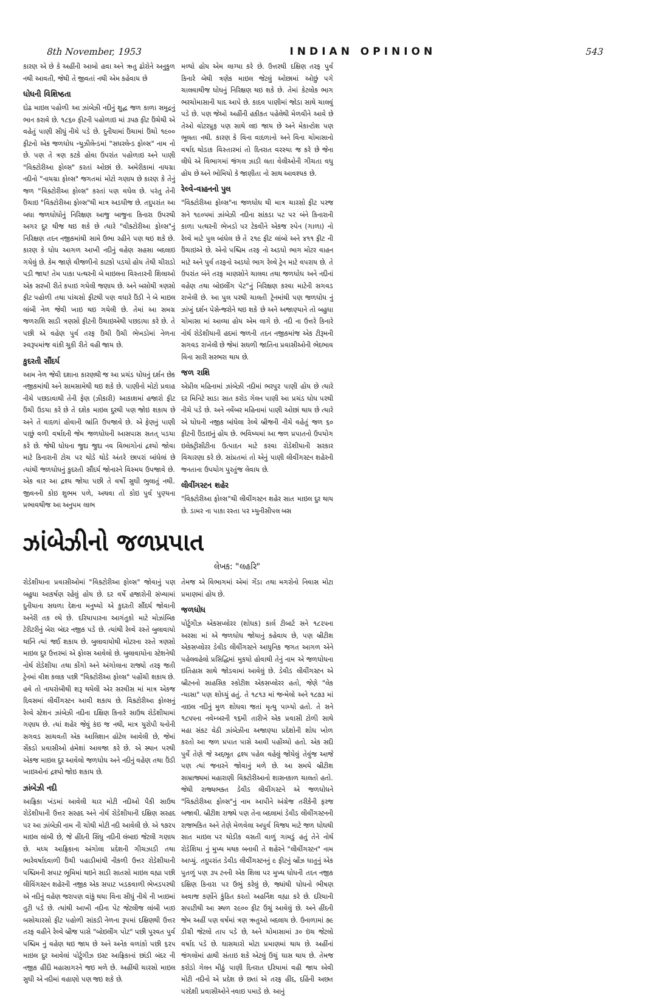8th November, 1953 INDIAN OPINION 543
ઝાંબેઝીનો જળપ્રપાત
લેખક: "લહરિ"
રોડેશીયાના પ્રવાસીઓમાં "વિક્ટોરીઆ ફોલ્સ" જોવાનું પણ બહુધા આકર્ષણ રહેલું હોય છે. દર વર્ષે હજારોની સંખ્યામાં દુનીયાના સઘળા દેશના મનુષ્યો એ કુદરતી સૌંદર્ય જોવાની અનેરી તક લ્યે છે. દરિયાપારના આગંતુકો માટે મોઝાંબિક ટેરીટરીનું બેરા બંદર નજીક પડે છે. ત્યાંથી રેલ્વે રસ્તે બુલાવાયો થઈને ત્યાં જઈ શકાય છે. બુલાવાયોથી મોટરના રસ્તે ત્રણસો માઇલ દુર ઉત્તરમાં એ ફોલ્સ આવેલો છે. બુલાવાયોના સ્ટેશનેથી નોર્થ રોડેશીયા તથા કોંગો અને અંગોલાના રાજ્યો તરફ જતી ટ્રેનમાં વીશ કલાક પછી "વિક્ટોરીઆ ફોલ્સ" પહોંચી શકાય છે. હવે તો નાયરોબીથી શરૂ થયેલી એર સરવીસ માં માત્ર એકજ દિવસમાં લીવીંગસ્ટન આવી શકાય છે. વિક્ટોરીઆ ફોલ્સનું રેલ્વે સ્ટેશન ઝાંબેઝી નદીના દક્ષિણ કિનારે સાઉથ રોડેશીયામાં ગણાય છે. ત્યાં શહેર જેવું કંઇ જ નથી, માત્ર યુરોપી યનોની સગવડ સાચવતી એક આલિશાન હોટેલ આવેલી છે, જેમાં સેંકડો પ્રવાસીઓ હંમેશાં આવજા કરે છે. એ સ્થાન પરથી એકજ માઇલ દુર આવેલો જળધોધ અને નદીનું વહેણ તથા ઉંડી ખાઇઓનાં દ્રશ્યો જોઇ શકાય છે.
ઝાંબેઝી નદી
આફ્રિકા ખંડમાં આવેલી ચાર મોટી નદીઓ પૈકી સાઉથ રોડેશીયાની ઉત્તર સરહદ અને નોર્થ રોડેશીયાની દક્ષિણ સરહદ પર આ ઝાંબેઝી નામ ની ચોથી મોટી નદી આવેલી છે. એ ૧૭૨૫ માઇલ લાંબી છે, જે હીંદની સિંધુ નદીની લંબાઇ જેટલી ગણાય છે. મધ્ય આફ્રિકાના અંગોલા પ્રદેશની ગીચઝાડી તથા ભારેવર્ષાદવાળી ઉંચી પહાડીમાંથી નીકળી ઉત્તર રોડેશીયાની પશ્ચિમની સપાટ ભૂમિમાં થઇને સાડી સાતસો માઇલ વહ્યા પછી લીવિંગસ્ટન શહેરની નજીક એક સપાટ ખડકવાળી ભેખડપરથી એ નદીનું વહેણ જરાપણ વાંકું થયા વિના સીધું નીચે ની ખાઇમાં તુટી પડે છે. ત્યાંથી આખી નદીના પેટ જેટલીજ લાંબી ખાઇ બસોચારસો ફીટ પહોળી સાંકડી નેળના રૂપમાં દક્ષિણથી ઉત્તર તરફ વહીને રેલ્વે બ્રીજ પાસે "બોઇલીંગ પોટ" પછી પુરવત પુર્વ પશ્ચિમ નું વહેણ થઇ જાય છે અને અનેક વળાંકો પછી ૬૨૫ માઇલ દુર આવેલાં પોર્ટુગીઝ ઇસ્ટ આફ્રિકાનાં છાંડી બંદર ની નજીક હીંદી મહાસાગરને જઇ મળે છે. અહીંથી ચારસો માઇલ સુધી એ નદીમાં વહાણો પણ જઇ શકે છે.
તેમજ એ વિભાગમાં એમાં ગેંડા તથા મગરોનો નિવાસ મોટા પ્રમાણમાં હોય છે.
જળધોધ
પોર્ટુગીઝ એકસપ્લોરર (શોધક) કાર્લ ટીબાર્ટ સને ૧૮૨૫ના અરસા માં એ જળધોધ જોયાનું કહેવાય છે, પણ બ્રીટીશ એકસપ્લોરર ડેવીડ લીવીંગસ્ટને આધુનિક જગત આગળ એને પહેલવહેલો પ્રસિદ્ધિમાં મુકયો હોવાથી તેનું નામ એ જળધોધના ઇતિહાસ સાથે જોડવામાં આવેલું છે. ડેવીડ લીવીંગસ્ટન એ બ્રીટનનો સાહસિક સ્કોટીશ એકસપ્લોરર હતો, જેણે "લેક ન્યાસા" પણ શોધ્યું હતું. તે ૧૮૧૩ માં જન્મેલો અને ૧૮૭૩ માં નાઇલ નદીનું મુળ શોધવા જતાં મૃત્યુ પામ્યો હતો. તે સને ૧૮૫૫ના નવેમ્બરની ૧૬મી તારીખે એક પ્રવાસી ટોળી સાથે મહા સંકટ વેઠી ઝાંબેઝીના અજાણ્યા પ્રદેશોની શોધ ખોળ કરતો આ જળ પ્રપાત પાસે આવી પહોંચ્યો હતો. એક સદી પુર્વે તેણે જે અદ્દભૂત દ્રશ્ય પહેલ વહેલું જોયેલું તેવુંજ આજે પણ ત્યાં જનારને જોવાનું મળે છે. આ સમયે બ્રીટીશ સામ્રાજ્યમાં મહારાણી વિક્ટોરીઆનો શાસનકાળ ચાલતો હતો. જેથી રાજ્યભક્ત ડેવીડ લીવીંગસ્ટને એ જળધોધને "વિક્ટોરીઆ ફોલ્સ"નું નામ આપીને અંગ્રેજ તરીકેની ફરજ બજાવી. બ્રીટીશ રાજ્યે પણ તેના બદલામાં ડેવીડ લીવીંગસ્ટનની રાજભકિત અને તેણે મેળવેલા અપુર્વ વિજય માટે જળ ધોધથી સાત માઇલ પર થોડીક વસતી વાળું ગામડું હતું તેને નોર્થ રોડેશિયા નું મુખ્ય મથક બનાવી તે શહેરને "લીવીંગસ્ટન" નામ આપ્યું. તદુપરાંત ડેવીડ લીવીંગસ્ટનનું ૯ ફીટનું બ્રોંઝ ધાતુનું એક પુતળું પણ ૩૫ ટનની એક શિલા પર મુખ્ય ધોધની તદન નજીક દક્ષિણ કિનારા પર ઉભું કરેલું છે, જ્યાંથી ધોધનો ભીષણ અવાજ કર્ણોને કુંઠિત કરતો અહર્નિશ વહ્યા કરે છે. દરિયાની સપાટીથી આ સ્થળ ૨૯૦૦ ફીટ ઉચું આવેલું છે. અને હીંદની જેમ અહીં પણ વર્ષમાં ત્રણ ઋતુઓ બદલાય છે. ઉનાળામાં ૭૯ ડીગ્રી જેટલો તાપ પડે છે, અને ચોમાસામાં ૩૦ ઇંચ જેટલો વર્ષાદ પડે છે. ઘાસચારો મોટા પ્રમાણમાં થાય છે. અહીંનાં જંગલોમાં હાથી સંતાઇ શકે એટલું ઉચું ઘાસ થાય છે. તેમજ કરોડો ગેલન મીઠું પાણી દિનરાત દરિયામાં વહી જાય એવી મોટી નદીનો એ પ્રદેશ છે છતાં એ તરફ હીંદ, દહિંની અછત પરદેશી પ્રવાસીઓને નવાઇ પમાડે છે. આનું
કારણ એ છે કે અહીંની આબો હવા અને ઋતુ ઢોરોને અનુકુળ નથી આવતી, જેથી તે જીવતાં નથી એમ કહેવાય છે
ધોધની વિશિષ્ઠતા
દોઢ માઇલ પહોળી આ ઝાંબેઝી નદીનું શુદ્ધ જળ કાળા સમુદ્રનું ભાન કરાવે છે. ૧૮૬૦ ફીટની પહોળાઇ માં ૩૫૭ ફીટ ઉંચેથી એ વહેતું પાણી સીધું નીચે પડે છે. દુનીયામાં ઉંચામાં ઉંચો ૧૯૦૦ ફીટનો એક જળધોધ ન્યુઝીલેન્ડમાં "સધરલેન્ડ ફોલ્સ" નામ નો છે. પણ તે ત્રણ કટકે હોવા ઉપરાંત પહોળાઇ અને પાણી "વિક્ટોરીઆ ફોલ્સ" કરતાં ઓછાં છે. અમેરીકામાં નાયગ્રા નદીનો "નાયગ્રા ફોલ્સ" જગતમાં મોટો ગણાય છે કારણ કે તેનું જળ "વિક્ટોરીઆ ફોલ્સ" કરતાં પણ વધેલ છે. પરંતુ તેની ઉંચાઇ "વિક્ટોરીઆ ફોલ્સ"થી માત્ર અડધીજ છે. તદુપરાંત આ બધા જળધોધોનું નિરિક્ષણ આજુ બાજુના કિનારા ઉપરથી અગર દુર થીજ થઇ શકે છે ત્યારે "વીક્ટોરીઆ ફોલ્સ"નું નિરિક્ષણ તદન નજીકમાંથી સામે ઉભા રહીને પણ થઇ શકે છે. કારણ કે ધોધ આગળ આખી નદીનું વહેણ સહસા બદલાઇ ગયેલું છે. કેમ જાણે વીજળીનો કાટકો પડયો હોય તેથી ચીરાડો પડી જાય! તેમ પાકા પત્થરની બે માઇલના વિસ્તારની શિલાઓ એક સરખી રીતે કપાઇ ગયેલી જણાય છે. અને બસોથી ત્રણસો ફીટ પહોળી તથા પાંચસો ફીટથી પણ વધારે ઉંડી ને બે માઇલ લાંબી નેળ જેવી ખાઇ થઇ ગયેલી છે. તેમાં આ સમગ્ર જળરાશિ સાડી ત્રણસો ફીટની ઉંચાઇએથી પછડાયા કરે છે. તે પછી એ વહેણ પુર્વ તરફ ઉંચી ઉંચી ભેખડોમાં નેળના સ્વરૂપમાંજ વાંકી ચુકી રીતે વહી જાય છે.
કુદરતી સૌંદર્ય
આમ નેળ જેવી દશાના કારણથી જ આ પ્રચંડ ધોધનું દર્શન છેક નજીકમાંથી અને સામસામેથી થઇ શકે છે. પાણીનો મોટો પ્રવાહ નીચે પછડાવાથી તેની ફેણ (ઝીકારી) આકાશમાં હજારો ફીટ ઉંચી ઉડયા કરે છે તે દશેક માઇલ દુરથી પણ જોઇ શકાય છે અને તે વાદળાં હોવાની ભ્રાંતિ ઉપજાવે છે. એ ફેણનું પાણી પાછું વળી વર્ષાદની જેમ જળધોધની આસપાસ સતત્ પડયા કરે છે. જેથી ધોધના જુદા જુદા નવ વિભાગોનાં દ્રશ્યો જોવા માટે કિનારાની ટોચ પર થોડે થોડે અંતરે છાપરાં બાંધેલાં છે ત્યાંથી જળધોધનું કુદરતી સૌંદર્ય જોનારને વિસ્મય ઉપજાવે છે. એક વાર આ દ્રશ્ય જોયા પછી તે વર્ષો સુધી ભુલાતું નથી. જીવનની કોઇ શુભમ પળે, અથવા તો કોઇ પુર્વ પુણ્યના પ્રભાવથીજ આ અનુપમ લાભ
મળ્યો હોય એમ લાગ્યા કરે છે. ઉત્તરથી દક્ષિણ તરફ પુર્વ કિનારે બેથી ત્રણેક માઇલ જેટલું ઓછામાં ઓછું પગે ચાલવાથીજ ધોધનું નિરિક્ષણ થઇ શકે છે. તેમાં કેટલોક ભાગ ભરચોમાસાની યાદ આપે છે. કાદવ પાણીમાં જોડા સાથે ચાલવું પડે છે. પણ જેઓ અહીંની હકીકત પહેલેથી મેળવીને આવે છે તેઓ વોટરપ્રુફ પણ સાથે લઇ જાય છે અને મેકાન્ટોશ પણ ભૂલતા નથી. કારણ કે વિના વાદળાનો અને વિના ચોમાસાનો વર્ષાદ થોડાક વિસ્તારમાં તો દિનરાત વરસ્યા જ કરે છે જેના લીધે એ વિભાગમાં જંગલ ઝાડી લતા વેલીઓની ગીચતા વધુ હોય છે અને ભોમિયો કે જાણીતા નો સાથ આવશ્યક છે.
રેલ્વે-વાહનનો પુલ
"વિક્ટોરીઆ ફોલ્સ"ના જળધોધ થી માત્ર ચારસો ફીટ પરજ સને ૧૯૦૫માં ઝાંબેઝી નદીના સાંકડા પટ પર બંને કિનારાની કાળા પત્થરની ભેખડો પર ટેકવીને એકજ સ્પેન (ગાળા) નો રેલ્વે માટે પુલ બાંધેલ છે તે ૨૧૯ ફીટ લાંબો અને ૪૧૧ ફીટ ની ઉંચાઇએ છે. એનો પશ્ચિમ તરફ નો અડધો ભાગ મોટર વાહન માટે અને પુર્વ તરફનો અડધો ભાગ રેલ્વે ટ્રેન માટે વપરાય છે. તે ઉપરાંત બંને તરફ માણસોને ચાલવા તથા જળધોધ અને નદીનાં વહેણ તથા બોઇલીંગ પેટ"નું નિરિક્ષણ કરવા માટેની સગવડ રાખેલી છે. આ પુલ પરથી ચાલતી ટ્રેનમાંથી પણ જળધોધ નું ઝાંખું દર્શન પેસેન્જરોને થઇ શકે છે અને અજાણ્યાને તો બહુધા ચોમાસા માં આવ્યા હોય એમ લાગે છે. નદી ના ઉત્તરે કિનારે નોર્થ રોડેશીયાની હદમાં જળની તદન નજીકમાંજ એક ટીરૂમની સગવડ રાખેલી છે જેમાં સઘળી જાતિના પ્રવાસીઓની ભેદભાવ વિના સારી સરભરા થાય છે.
જળ રાશિ
એપ્રીલ મહિનામાં ઝાંબેઝી નદીમાં ભરપુર પાણી હોય છે ત્યારે દર મિનિટે સાડા સાત કરોડ ગેલન પાણી આ પ્રચંડ ધોધ પરથી નીચે પડે છે. અને નવેંબર મહિનામાં પાણી ઓછાં થાય છે ત્યારે એ ધોધની નજીક બાંધેલા રેલ્વે બ્રીજની નીચે વહેતું જળ ૬૦ ફીટની ઉંડાઇનું હોય છે. ભવિષ્યમાં આ જળ પ્રપાતનો ઉપયોગ ઇલેક્ટ્રીસીટીના ઉત્પાદન માટે કરવા રોડેશીયાની સરકાર વિચારણા કરે છે. સાંપ્રતમાં તો એનું પાણી લીવીંગસ્ટન શહેરની જનતાના ઉપયોગ પુરતુંજ લેવાય છે.
લીવીંગસ્ટન શહેર
"વિક્ટોરીઆ ફોલ્સ"થી લીવીંગસ્ટન શહેર સાત માઇલ દુર થાય છે. ડામર ના પાકા રસ્તા પર મ્યુનીસીપલ બસ